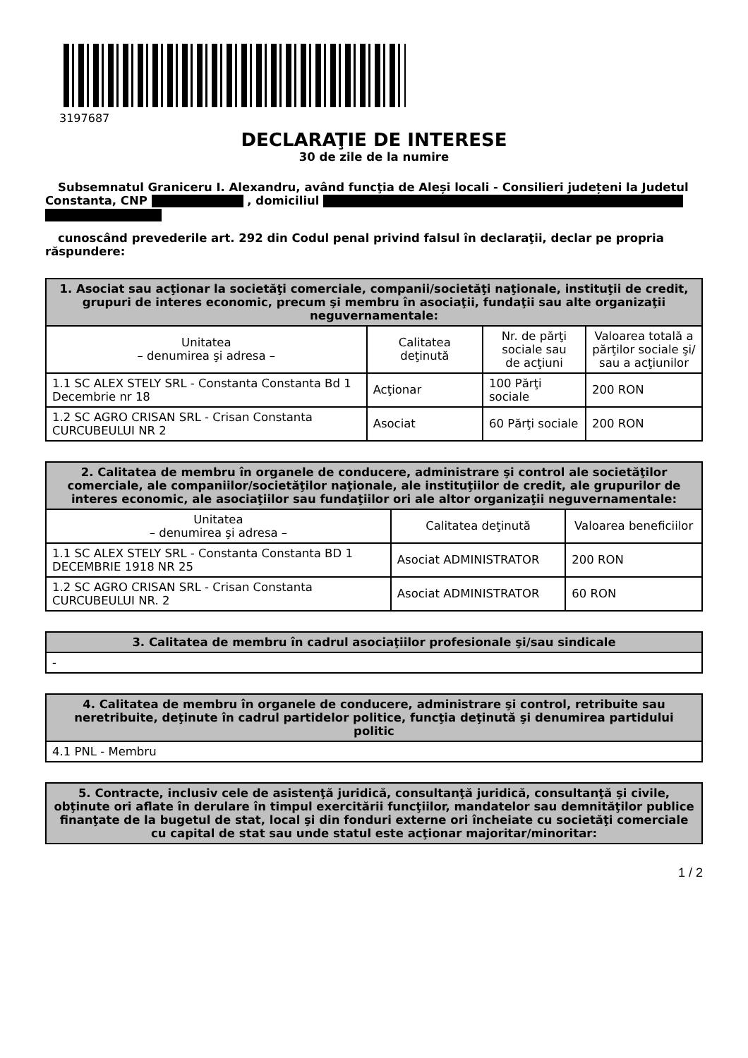3197687
DECLARAŢIE DE INTERESE
30 de zile de la numire
Subsemnatul Graniceru I. Alexandru, având funcţia de Aleși locali - Consilieri județeni la Judetul Constanta, CNP , domiciliul
cunoscând prevederile art. 292 din Codul penal privind falsul în declaraţii, declar pe propria răspundere:
| 1. Asociat sau acţionar la societăţi comerciale, companii/societăţi naţionale, instituţii de credit, grupuri de interes economic, precum şi membru în asociaţii, fundaţii sau alte organizaţii neguvernamentale: | | | |
| --- | --- | --- | --- |
| Unitatea – denumirea şi adresa – | Calitatea deţinută | Nr. de părţi sociale sau de acţiuni | Valoarea totală a părţilor sociale şi/ sau a acţiunilor |
| 1.1 SC ALEX STELY SRL - Constanta Constanta Bd 1 Decembrie nr 18 | Acţionar | 100 Părţi sociale | 200 RON |
| 1.2 SC AGRO CRISAN SRL - Crisan Constanta CURCUBEULUI NR 2 | Asociat | 60 Părţi sociale | 200 RON |
| 2. Calitatea de membru în organele de conducere, administrare şi control ale societăţilor comerciale, ale companiilor/societăţilor naţionale, ale instituţiilor de credit, ale grupurilor de interes economic, ale asociaţiilor sau fundaţiilor ori ale altor organizaţii neguvernamentale: | | |
| --- | --- | --- |
| Unitatea – denumirea şi adresa – | Calitatea deţinută | Valoarea beneficiilor |
| 1.1 SC ALEX STELY SRL - Constanta Constanta BD 1 DECEMBRIE 1918 NR 25 | Asociat ADMINISTRATOR | 200 RON |
| 1.2 SC AGRO CRISAN SRL - Crisan Constanta CURCUBEULUI NR. 2 | Asociat ADMINISTRATOR | 60 RON |
| 3. Calitatea de membru în cadrul asociaţiilor profesionale şi/sau sindicale |
| --- |
| - |
| 4. Calitatea de membru în organele de conducere, administrare şi control, retribuite sau neretribuite, deţinute în cadrul partidelor politice, funcţia deţinută şi denumirea partidului politic |
| --- |
| 4.1 PNL - Membru |
| 5. Contracte, inclusiv cele de asistenţă juridică, consultanţă juridică, consultanţă şi civile, obţinute ori aflate în derulare în timpul exercitării funcţiilor, mandatelor sau demnităţilor publice finanţate de la bugetul de stat, local şi din fonduri externe ori încheiate cu societăţi comerciale cu capital de stat sau unde statul este acţionar majoritar/minoritar: |
| --- |
1 / 2